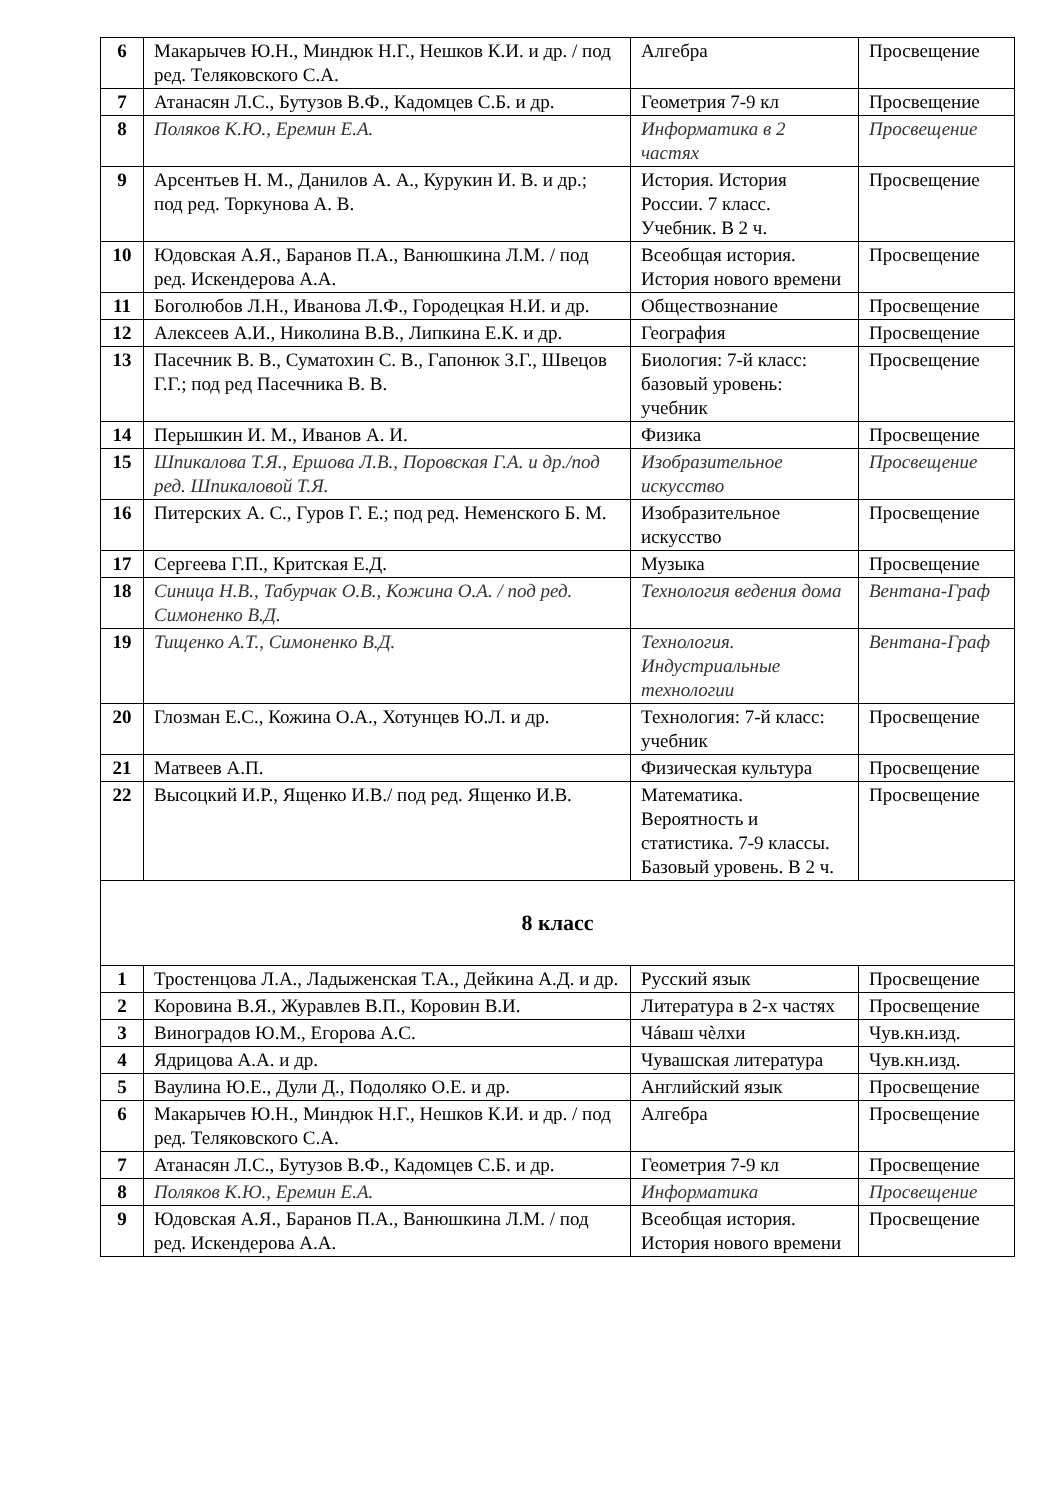| 6 | Макарычев Ю.Н., Миндюк Н.Г., Нешков К.И. и др. / под ред. Теляковского С.А. | Алгебра | Просвещение |
| 7 | Атанасян Л.С., Бутузов В.Ф., Кадомцев С.Б. и др. | Геометрия 7-9 кл | Просвещение |
| 8 | Поляков К.Ю., Еремин Е.А. | Информатика в 2 частях | Просвещение |
| 9 | Арсентьев Н. М., Данилов А. А., Курукин И. В. и др.; под ред. Торкунова А. В. | История. История России. 7 класс. Учебник. В 2 ч. | Просвещение |
| 10 | Юдовская А.Я., Баранов П.А., Ванюшкина Л.М. / под ред. Искендерова А.А. | Всеобщая история. История нового времени | Просвещение |
| 11 | Боголюбов Л.Н., Иванова Л.Ф., Городецкая Н.И. и др. | Обществознание | Просвещение |
| 12 | Алексеев А.И., Николина В.В., Липкина Е.К. и др. | География | Просвещение |
| 13 | Пасечник В. В., Суматохин С. В., Гапонюк З.Г., Швецов Г.Г.; под ред Пасечника В. В. | Биология: 7-й класс: базовый уровень: учебник | Просвещение |
| 14 | Перышкин И. М., Иванов А. И. | Физика | Просвещение |
| 15 | Шпикалова Т.Я., Ершова Л.В., Поровская Г.А. и др./под ред. Шпикаловой Т.Я. | Изобразительное искусство | Просвещение |
| 16 | Питерских А. С., Гуров Г. Е.; под ред. Неменского Б. М. | Изобразительное искусство | Просвещение |
| 17 | Сергеева Г.П., Критская Е.Д. | Музыка | Просвещение |
| 18 | Синица Н.В., Табурчак О.В., Кожина О.А. / под ред. Симоненко В.Д. | Технология ведения дома | Вентана-Граф |
| 19 | Тищенко А.Т., Симоненко В.Д. | Технология. Индустриальные технологии | Вентана-Граф |
| 20 | Глозман Е.С., Кожина О.А., Хотунцев Ю.Л. и др. | Технология: 7-й класс: учебник | Просвещение |
| 21 | Матвеев А.П. | Физическая культура | Просвещение |
| 22 | Высоцкий И.Р., Ященко И.В./ под ред. Ященко И.В. | Математика. Вероятность и статистика. 7-9 классы. Базовый уровень. В 2 ч. | Просвещение |
| 8 класс | | | |
| 1 | Тростенцова Л.А., Ладыженская Т.А., Дейкина А.Д. и др. | Русский язык | Просвещение |
| 2 | Коровина В.Я., Журавлев В.П., Коровин В.И. | Литература в 2-х частях | Просвещение |
| 3 | Виноградов Ю.М., Егорова А.С. | Чáваш чѐлхи | Чув.кн.изд. |
| 4 | Ядрицова А.А. и др. | Чувашская литература | Чув.кн.изд. |
| 5 | Ваулина Ю.Е., Дули Д., Подоляко О.Е. и др. | Английский язык | Просвещение |
| 6 | Макарычев Ю.Н., Миндюк Н.Г., Нешков К.И. и др. / под ред. Теляковского С.А. | Алгебра | Просвещение |
| 7 | Атанасян Л.С., Бутузов В.Ф., Кадомцев С.Б. и др. | Геометрия 7-9 кл | Просвещение |
| 8 | Поляков К.Ю., Еремин Е.А. | Информатика | Просвещение |
| 9 | Юдовская А.Я., Баранов П.А., Ванюшкина Л.М. / под ред. Искендерова А.А. | Всеобщая история. История нового времени | Просвещение |